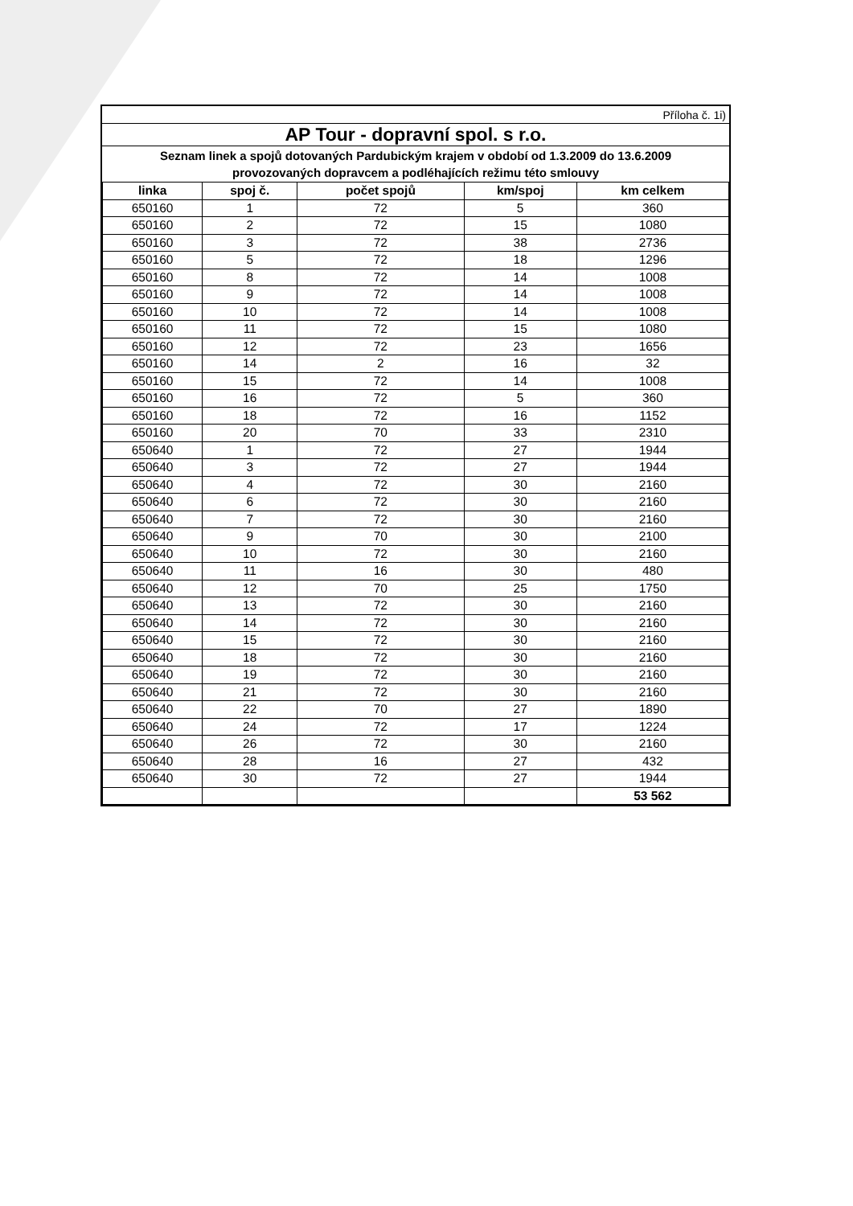Příloha č. 1i)
AP Tour - dopravní spol. s r.o.
Seznam linek a spojů dotovaných Pardubickým krajem v období od 1.3.2009 do 13.6.2009
provozovaných dopravcem a podléhajících režimu této smlouvy
| linka | spoj č. | počet spojů | km/spoj | km celkem |
| --- | --- | --- | --- | --- |
| 650160 | 1 | 72 | 5 | 360 |
| 650160 | 2 | 72 | 15 | 1080 |
| 650160 | 3 | 72 | 38 | 2736 |
| 650160 | 5 | 72 | 18 | 1296 |
| 650160 | 8 | 72 | 14 | 1008 |
| 650160 | 9 | 72 | 14 | 1008 |
| 650160 | 10 | 72 | 14 | 1008 |
| 650160 | 11 | 72 | 15 | 1080 |
| 650160 | 12 | 72 | 23 | 1656 |
| 650160 | 14 | 2 | 16 | 32 |
| 650160 | 15 | 72 | 14 | 1008 |
| 650160 | 16 | 72 | 5 | 360 |
| 650160 | 18 | 72 | 16 | 1152 |
| 650160 | 20 | 70 | 33 | 2310 |
| 650640 | 1 | 72 | 27 | 1944 |
| 650640 | 3 | 72 | 27 | 1944 |
| 650640 | 4 | 72 | 30 | 2160 |
| 650640 | 6 | 72 | 30 | 2160 |
| 650640 | 7 | 72 | 30 | 2160 |
| 650640 | 9 | 70 | 30 | 2100 |
| 650640 | 10 | 72 | 30 | 2160 |
| 650640 | 11 | 16 | 30 | 480 |
| 650640 | 12 | 70 | 25 | 1750 |
| 650640 | 13 | 72 | 30 | 2160 |
| 650640 | 14 | 72 | 30 | 2160 |
| 650640 | 15 | 72 | 30 | 2160 |
| 650640 | 18 | 72 | 30 | 2160 |
| 650640 | 19 | 72 | 30 | 2160 |
| 650640 | 21 | 72 | 30 | 2160 |
| 650640 | 22 | 70 | 27 | 1890 |
| 650640 | 24 | 72 | 17 | 1224 |
| 650640 | 26 | 72 | 30 | 2160 |
| 650640 | 28 | 16 | 27 | 432 |
| 650640 | 30 | 72 | 27 | 1944 |
| | | | | 53 562 |